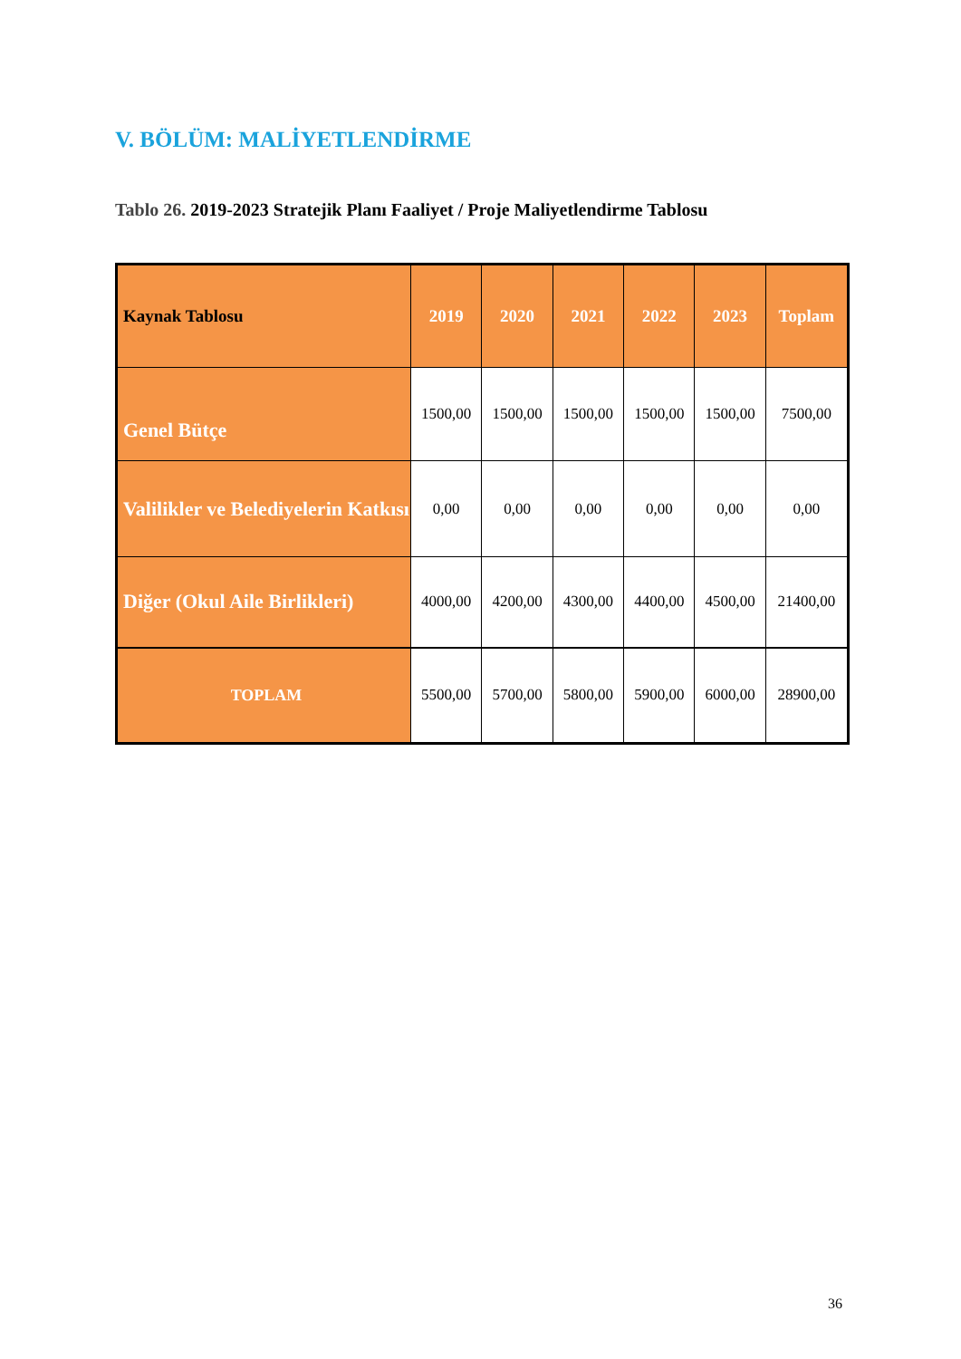V. BÖLÜM: MALİYETLENDİRME
Tablo 26. 2019-2023 Stratejik Planı Faaliyet / Proje Maliyetlendirme Tablosu
| Kaynak Tablosu | 2019 | 2020 | 2021 | 2022 | 2023 | Toplam |
| --- | --- | --- | --- | --- | --- | --- |
| Genel Bütçe | 1500,00 | 1500,00 | 1500,00 | 1500,00 | 1500,00 | 7500,00 |
| Valilikler ve Belediyelerin Katkısı | 0,00 | 0,00 | 0,00 | 0,00 | 0,00 | 0,00 |
| Diğer (Okul Aile Birlikleri) | 4000,00 | 4200,00 | 4300,00 | 4400,00 | 4500,00 | 21400,00 |
| TOPLAM | 5500,00 | 5700,00 | 5800,00 | 5900,00 | 6000,00 | 28900,00 |
36